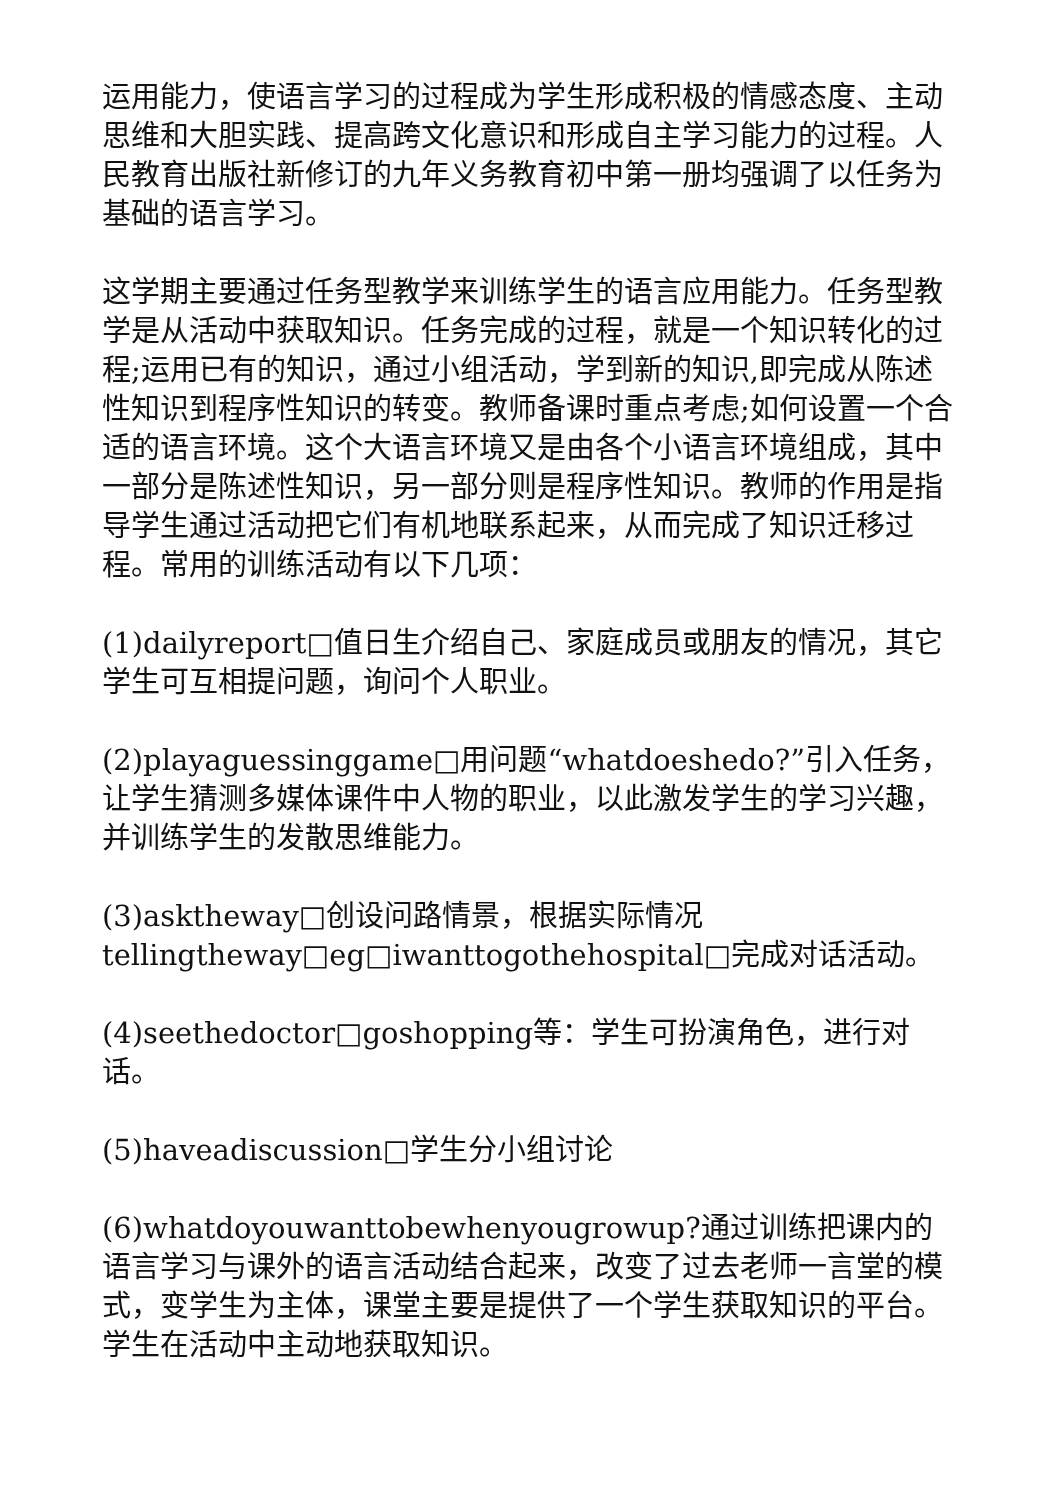运用能力，使语言学习的过程成为学生形成积极的情感态度、主动思维和大胆实践、提高跨文化意识和形成自主学习能力的过程。人民教育出版社新修订的九年义务教育初中第一册均强调了以任务为基础的语言学习。
这学期主要通过任务型教学来训练学生的语言应用能力。任务型教学是从活动中获取知识。任务完成的过程，就是一个知识转化的过程;运用已有的知识，通过小组活动，学到新的知识,即完成从陈述性知识到程序性知识的转变。教师备课时重点考虑;如何设置一个合适的语言环境。这个大语言环境又是由各个小语言环境组成，其中一部分是陈述性知识，另一部分则是程序性知识。教师的作用是指导学生通过活动把它们有机地联系起来，从而完成了知识迁移过程。常用的训练活动有以下几项：
(1)dailyreport□值日生介绍自己、家庭成员或朋友的情况，其它学生可互相提问题，询问个人职业。
(2)playaguessinggame□用问题“whatdoeshedo?”引入任务，让学生猜测多媒体课件中人物的职业，以此激发学生的学习兴趣，并训练学生的发散思维能力。
(3)asktheway□创设问路情景，根据实际情况tellingtheway□eg□iwanttogothehospital□完成对话活动。
(4)seethedoctor□goshopping等：学生可扮演角色，进行对话。
(5)haveadiscussion□学生分小组讨论
(6)whatdoyouwanttobewhenyougrowup?通过训练把课内的语言学习与课外的语言活动结合起来，改变了过去老师一言堂的模式，变学生为主体，课堂主要是提供了一个学生获取知识的平台。学生在活动中主动地获取知识。